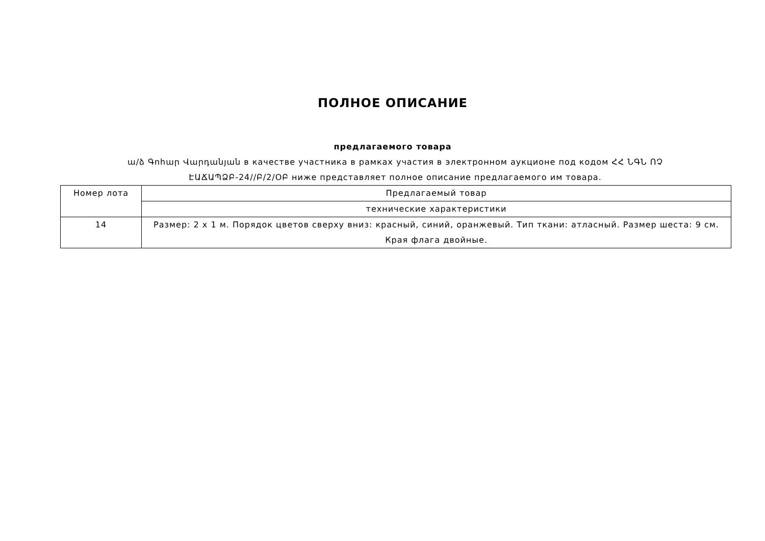ПОЛНОЕ ОПИСАНИЕ
предлагаемого товара
ա/ձ Գոհար Վարդանյան в качестве участника в рамках участия в электронном аукционе под кодом ՀՀ ՆԳՆ ՈՉ ԷԱՃԱՊՁԲ-24//Բ/2/ՕԲ ниже представляет полное описание предлагаемого им товара.
| Номер лота | Предлагаемый товар |
| | технические характеристики |
| 14 | Размер: 2 x 1 м. Порядок цветов сверху вниз: красный, синий, оранжевый. Тип ткани: атласный. Размер шеста: 9 см. Края флага двойные. |